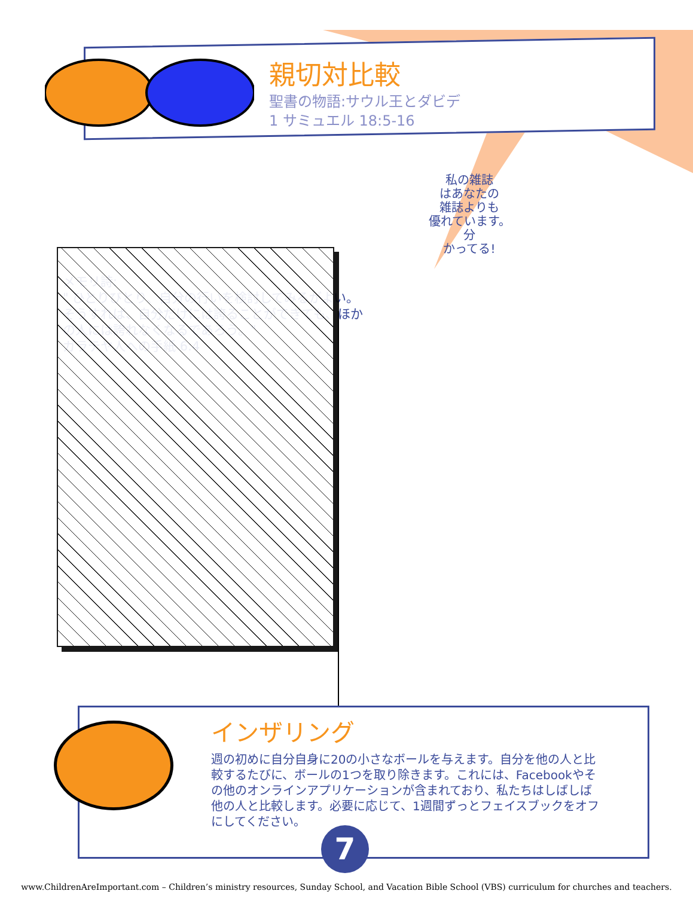親切対比較
聖書の物語:サウル王とダビデ
1 サミュエル 18:5-16
メモリ詩:
" ひとりびとり、自分の行いを検討してみるがよい。そうすれば、自分だけには誇ることができても、ほかの人には誇れなくなるであろう。"
ガラテヤ人への手紙 6:4
私の雑誌
はあなたの
雑誌よりも
優れています。
分
かってる!
インザリング
週の初めに自分自身に20の小さなボールを与えます。自分を他の人と比較するたびに、ボールの1つを取り除きます。これには、Facebookやその他のオンラインアプリケーションが含まれており、私たちはしばしば他の人と比較します。必要に応じて、1週間ずっとフェイスブックをオフにしてください。
7
www.ChildrenAreImportant.com – Children’s ministry resources, Sunday School, and Vacation Bible School (VBS) curriculum for churches and teachers.